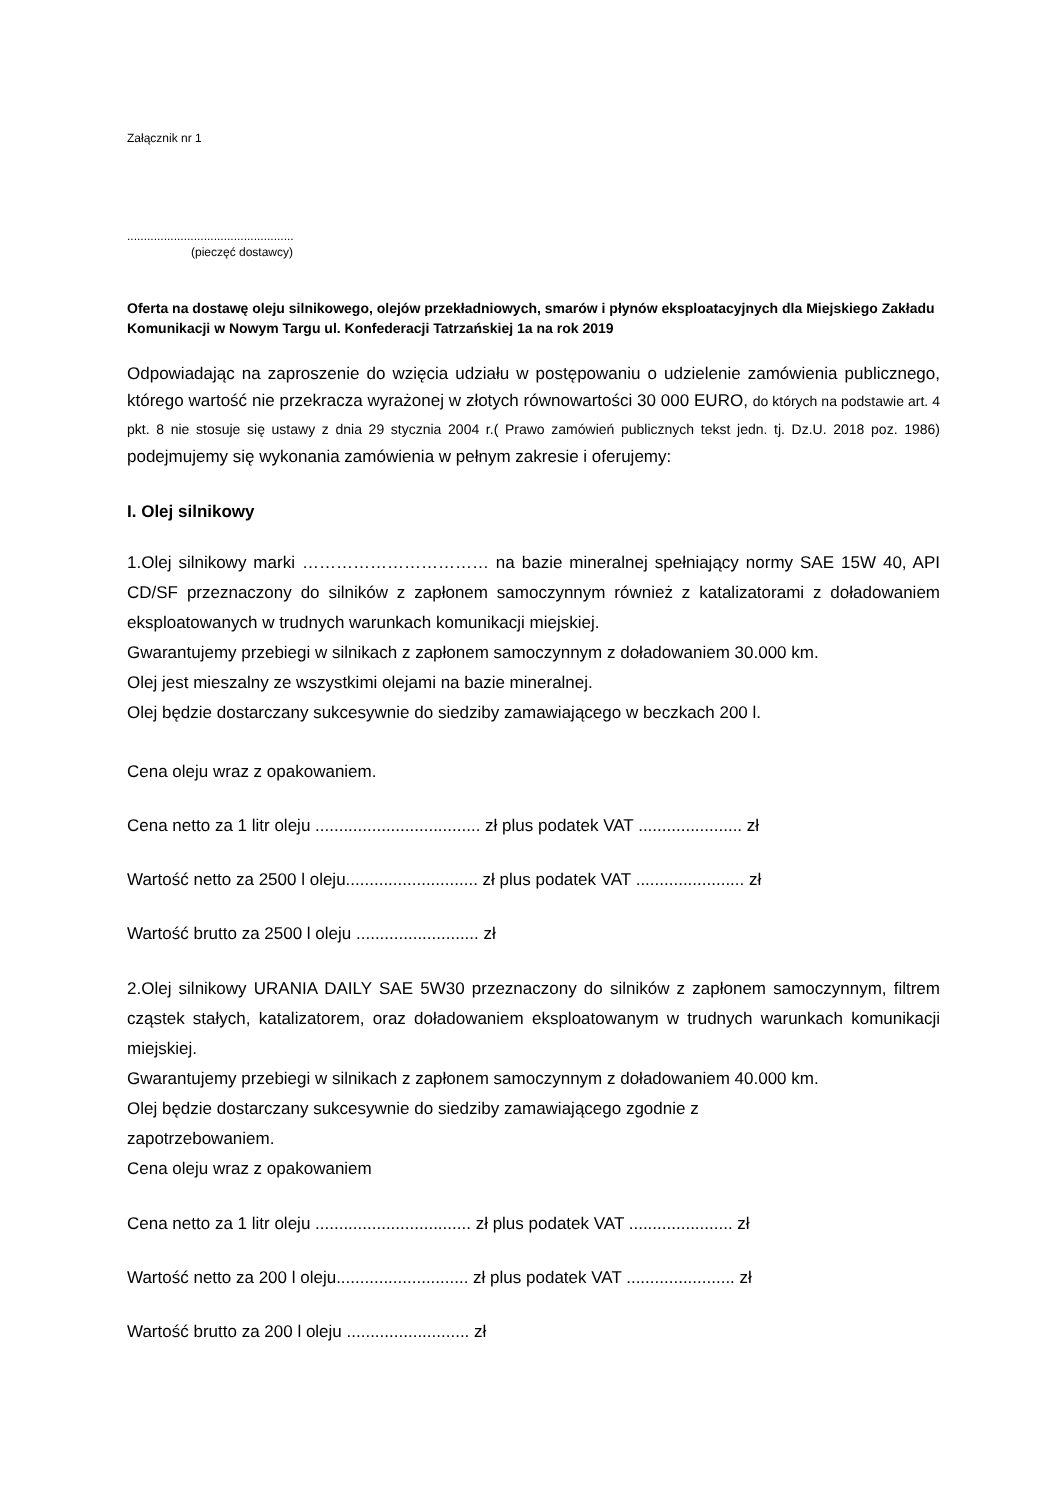Załącznik nr 1
..................................................
(pieczęć dostawcy)
Oferta na dostawę oleju silnikowego, olejów przekładniowych, smarów i płynów eksploatacyjnych dla Miejskiego Zakładu Komunikacji w Nowym Targu ul. Konfederacji Tatrzańskiej 1a na rok 2019
Odpowiadając na zaproszenie do wzięcia udziału w postępowaniu o udzielenie zamówienia publicznego, którego wartość nie przekracza wyrażonej w złotych równowartości 30 000 EURO, do których na podstawie art. 4 pkt. 8 nie stosuje się ustawy z dnia 29 stycznia 2004 r.( Prawo zamówień publicznych tekst jedn. tj. Dz.U. 2018 poz. 1986) podejmujemy się wykonania zamówienia w pełnym zakresie i oferujemy:
I. Olej silnikowy
1.Olej silnikowy marki …………………………… na bazie mineralnej spełniający normy SAE 15W 40, API CD/SF przeznaczony do silników z zapłonem samoczynnym również z katalizatorami z doładowaniem eksploatowanych w trudnych warunkach komunikacji miejskiej.
Gwarantujemy przebiegi w silnikach z zapłonem samoczynnym z doładowaniem 30.000 km.
Olej jest mieszalny ze wszystkimi olejami na bazie mineralnej.
Olej będzie dostarczany sukcesywnie do siedziby zamawiającego w beczkach 200 l.
Cena oleju wraz z opakowaniem.
Cena netto za 1 litr oleju ................................... zł plus podatek VAT ...................... zł
Wartość netto za 2500 l oleju............................ zł plus podatek VAT ....................... zł
Wartość brutto za 2500 l oleju .......................... zł
2.Olej silnikowy URANIA DAILY SAE 5W30 przeznaczony do silników z zapłonem samoczynnym, filtrem cząstek stałych, katalizatorem, oraz doładowaniem eksploatowanym w trudnych warunkach komunikacji miejskiej.
Gwarantujemy przebiegi w silnikach z zapłonem samoczynnym z doładowaniem 40.000 km.
Olej będzie dostarczany sukcesywnie do siedziby zamawiającego zgodnie z
zapotrzebowaniem.
Cena oleju wraz z opakowaniem
Cena netto za 1 litr oleju ................................. zł plus podatek VAT ...................... zł
Wartość netto za 200 l oleju............................ zł plus podatek VAT ....................... zł
Wartość brutto za 200 l oleju .......................... zł